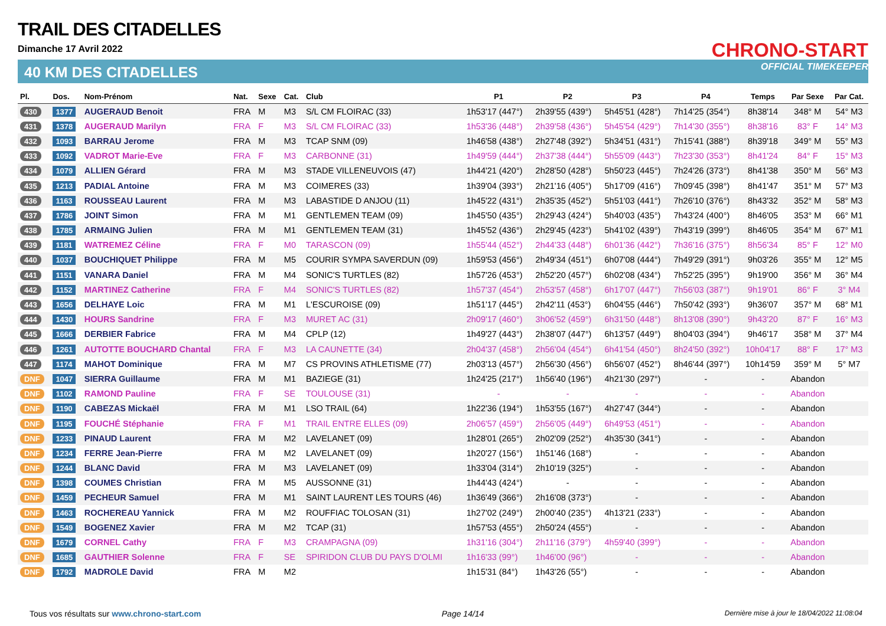TRAIL DES CITADELLES
Dimanche 17 Avril 2022
40 KM DES CITADELLES
CHRONO-START
OFFICIAL TIMEKEEPER
| Pl. | Dos. | Nom-Prénom | Nat. | Sexe | Cat. | Club | P1 | P2 | P3 | P4 | Temps | Par Sexe | Par Cat. |
| --- | --- | --- | --- | --- | --- | --- | --- | --- | --- | --- | --- | --- | --- |
| 430 | 1377 | AUGERAUD Benoit | FRA | M | M3 | S/L CM FLOIRAC (33) | 1h53'17 (447°) | 2h39'55 (439°) | 5h45'51 (428°) | 7h14'25 (354°) | 8h38'14 | 348° M | 54° M3 |
| 431 | 1378 | AUGERAUD Marilyn | FRA | F | M3 | S/L CM FLOIRAC (33) | 1h53'36 (448°) | 2h39'58 (436°) | 5h45'54 (429°) | 7h14'30 (355°) | 8h38'16 | 83° F | 14° M3 |
| 432 | 1093 | BARRAU Jerome | FRA | M | M3 | TCAP SNM (09) | 1h46'58 (438°) | 2h27'48 (392°) | 5h34'51 (431°) | 7h15'41 (388°) | 8h39'18 | 349° M | 55° M3 |
| 433 | 1092 | VADROT Marie-Eve | FRA | F | M3 | CARBONNE (31) | 1h49'59 (444°) | 2h37'38 (444°) | 5h55'09 (443°) | 7h23'30 (353°) | 8h41'24 | 84° F | 15° M3 |
| 434 | 1079 | ALLIEN Gérard | FRA | M | M3 | STADE VILLENEUVOIS (47) | 1h44'21 (420°) | 2h28'50 (428°) | 5h50'23 (445°) | 7h24'26 (373°) | 8h41'38 | 350° M | 56° M3 |
| 435 | 1213 | PADIAL Antoine | FRA | M | M3 | COIMERES (33) | 1h39'04 (393°) | 2h21'16 (405°) | 5h17'09 (416°) | 7h09'45 (398°) | 8h41'47 | 351° M | 57° M3 |
| 436 | 1163 | ROUSSEAU Laurent | FRA | M | M3 | LABASTIDE D ANJOU (11) | 1h45'22 (431°) | 2h35'35 (452°) | 5h51'03 (441°) | 7h26'10 (376°) | 8h43'32 | 352° M | 58° M3 |
| 437 | 1786 | JOINT Simon | FRA | M | M1 | GENTLEMEN TEAM (09) | 1h45'50 (435°) | 2h29'43 (424°) | 5h40'03 (435°) | 7h43'24 (400°) | 8h46'05 | 353° M | 66° M1 |
| 438 | 1785 | ARMAING Julien | FRA | M | M1 | GENTLEMEN TEAM (31) | 1h45'52 (436°) | 2h29'45 (423°) | 5h41'02 (439°) | 7h43'19 (399°) | 8h46'05 | 354° M | 67° M1 |
| 439 | 1181 | WATREMEZ Céline | FRA | F | M0 | TARASCON (09) | 1h55'44 (452°) | 2h44'33 (448°) | 6h01'36 (442°) | 7h36'16 (375°) | 8h56'34 | 85° F | 12° M0 |
| 440 | 1037 | BOUCHIQUET Philippe | FRA | M | M5 | COURIR SYMPA SAVERDUN (09) | 1h59'53 (456°) | 2h49'34 (451°) | 6h07'08 (444°) | 7h49'29 (391°) | 9h03'26 | 355° M | 12° M5 |
| 441 | 1151 | VANARA Daniel | FRA | M | M4 | SONIC'S TURTLES (82) | 1h57'26 (453°) | 2h52'20 (457°) | 6h02'08 (434°) | 7h52'25 (395°) | 9h19'00 | 356° M | 36° M4 |
| 442 | 1152 | MARTINEZ Catherine | FRA | F | M4 | SONIC'S TURTLES (82) | 1h57'37 (454°) | 2h53'57 (458°) | 6h17'07 (447°) | 7h56'03 (387°) | 9h19'01 | 86° F | 3° M4 |
| 443 | 1656 | DELHAYE Loic | FRA | M | M1 | L'ESCUROISE (09) | 1h51'17 (445°) | 2h42'11 (453°) | 6h04'55 (446°) | 7h50'42 (393°) | 9h36'07 | 357° M | 68° M1 |
| 444 | 1430 | HOURS Sandrine | FRA | F | M3 | MURET AC (31) | 2h09'17 (460°) | 3h06'52 (459°) | 6h31'50 (448°) | 8h13'08 (390°) | 9h43'20 | 87° F | 16° M3 |
| 445 | 1666 | DERBIER Fabrice | FRA | M | M4 | CPLP (12) | 1h49'27 (443°) | 2h38'07 (447°) | 6h13'57 (449°) | 8h04'03 (394°) | 9h46'17 | 358° M | 37° M4 |
| 446 | 1261 | AUTOTTE BOUCHARD Chantal | FRA | F | M3 | LA CAUNETTE (34) | 2h04'37 (458°) | 2h56'04 (454°) | 6h41'54 (450°) | 8h24'50 (392°) | 10h04'17 | 88° F | 17° M3 |
| 447 | 1174 | MAHOT Dominique | FRA | M | M7 | CS PROVINS ATHLETISME (77) | 2h03'13 (457°) | 2h56'30 (456°) | 6h56'07 (452°) | 8h46'44 (397°) | 10h14'59 | 359° M | 5° M7 |
| DNF | 1047 | SIERRA Guillaume | FRA | M | M1 | BAZIEGE (31) | 1h24'25 (217°) | 1h56'40 (196°) | 4h21'30 (297°) | - | - | Abandon | |
| DNF | 1102 | RAMOND Pauline | FRA | F | SE | TOULOUSE (31) | - | - | - | - | - | Abandon | |
| DNF | 1190 | CABEZAS Mickaël | FRA | M | M1 | LSO TRAIL (64) | 1h22'36 (194°) | 1h53'55 (167°) | 4h27'47 (344°) | - | - | Abandon | |
| DNF | 1195 | FOUCHÉ Stéphanie | FRA | F | M1 | TRAIL ENTRE ELLES (09) | 2h06'57 (459°) | 2h56'05 (449°) | 6h49'53 (451°) | - | - | Abandon | |
| DNF | 1233 | PINAUD Laurent | FRA | M | M2 | LAVELANET (09) | 1h28'01 (265°) | 2h02'09 (252°) | 4h35'30 (341°) | - | - | Abandon | |
| DNF | 1234 | FERRE Jean-Pierre | FRA | M | M2 | LAVELANET (09) | 1h20'27 (156°) | 1h51'46 (168°) | - | - | - | Abandon | |
| DNF | 1244 | BLANC David | FRA | M | M3 | LAVELANET (09) | 1h33'04 (314°) | 2h10'19 (325°) | - | - | - | Abandon | |
| DNF | 1398 | COUMES Christian | FRA | M | M5 | AUSSONNE (31) | 1h44'43 (424°) | - | - | - | - | Abandon | |
| DNF | 1459 | PECHEUR Samuel | FRA | M | M1 | SAINT LAURENT LES TOURS (46) | 1h36'49 (366°) | 2h16'08 (373°) | - | - | - | Abandon | |
| DNF | 1463 | ROCHEREAU Yannick | FRA | M | M2 | ROUFFIAC TOLOSAN (31) | 1h27'02 (249°) | 2h00'40 (235°) | 4h13'21 (233°) | - | - | Abandon | |
| DNF | 1549 | BOGENEZ Xavier | FRA | M | M2 | TCAP (31) | 1h57'53 (455°) | 2h50'24 (455°) | - | - | - | Abandon | |
| DNF | 1679 | CORNEL Cathy | FRA | F | M3 | CRAMPAGNA (09) | 1h31'16 (304°) | 2h11'16 (379°) | 4h59'40 (399°) | - | - | Abandon | |
| DNF | 1685 | GAUTHIER Solenne | FRA | F | SE | SPIRIDON CLUB DU PAYS D'OLMI | 1h16'33 (99°) | 1h46'00 (96°) | - | - | - | Abandon | |
| DNF | 1792 | MADROLE David | FRA | M | M2 | | 1h15'31 (84°) | 1h43'26 (55°) | - | - | - | Abandon | |
Tous vos résultats sur www.chrono-start.com Page 14/14 Dernière mise à jour le 18/04/2022 11:08:04